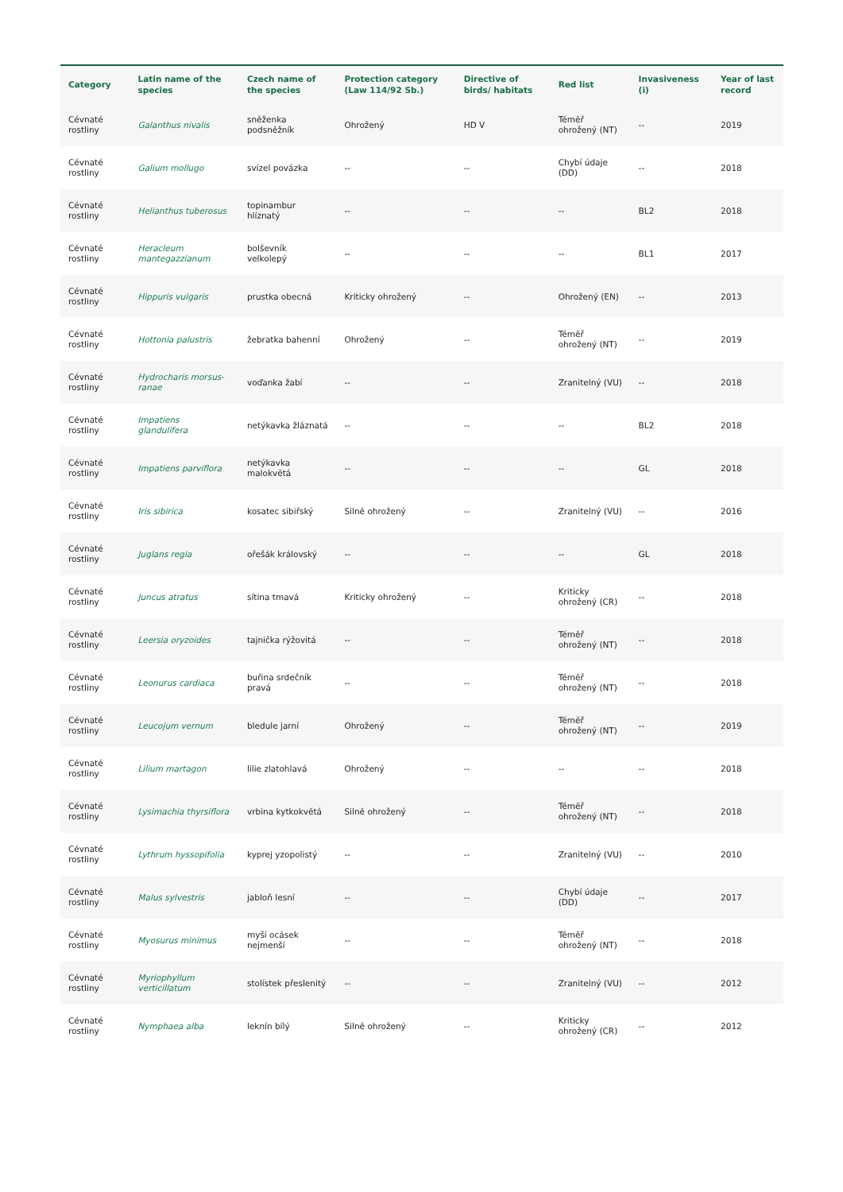| Category | Latin name of the species | Czech name of the species | Protection category (Law 114/92 Sb.) | Directive of birds/ habitats | Red list | Invasiveness (i) | Year of last record |
| --- | --- | --- | --- | --- | --- | --- | --- |
| Cévnaté rostliny | Galanthus nivalis | sněženka podsněžník | Ohrožený | HD V | Téměř ohrožený (NT) | -- | 2019 |
| Cévnaté rostliny | Galium mollugo | svízel povázka | -- | -- | Chybí údaje (DD) | -- | 2018 |
| Cévnaté rostliny | Helianthus tuberosus | topinambur hlíznatý | -- | -- | -- | BL2 | 2018 |
| Cévnaté rostliny | Heracleum mantegazzianum | bolševník velkolepý | -- | -- | -- | BL1 | 2017 |
| Cévnaté rostliny | Hippuris vulgaris | prustka obecná | Kriticky ohrožený | -- | Ohrožený (EN) | -- | 2013 |
| Cévnaté rostliny | Hottonia palustris | žebratka bahenní | Ohrožený | -- | Téměř ohrožený (NT) | -- | 2019 |
| Cévnaté rostliny | Hydrocharis morsus-ranae | voďanka žabí | -- | -- | Zranitelný (VU) | -- | 2018 |
| Cévnaté rostliny | Impatiens glandulifera | netýkavka žláznatá | -- | -- | -- | BL2 | 2018 |
| Cévnaté rostliny | Impatiens parviflora | netýkavka malokvětá | -- | -- | -- | GL | 2018 |
| Cévnaté rostliny | Iris sibirica | kosatec sibiřský | Silně ohrožený | -- | Zranitelný (VU) | -- | 2016 |
| Cévnaté rostliny | Juglans regia | ořešák královský | -- | -- | -- | GL | 2018 |
| Cévnaté rostliny | Juncus atratus | sítina tmavá | Kriticky ohrožený | -- | Kriticky ohrožený (CR) | -- | 2018 |
| Cévnaté rostliny | Leersia oryzoides | tajnička rýžovitá | -- | -- | Téměř ohrožený (NT) | -- | 2018 |
| Cévnaté rostliny | Leonurus cardiaca | buřina srdečník pravá | -- | -- | Téměř ohrožený (NT) | -- | 2018 |
| Cévnaté rostliny | Leucojum vernum | bledule jarní | Ohrožený | -- | Téměř ohrožený (NT) | -- | 2019 |
| Cévnaté rostliny | Lilium martagon | lilie zlatohlavá | Ohrožený | -- | -- | -- | 2018 |
| Cévnaté rostliny | Lysimachia thyrsiflora | vrbina kytkokvětá | Silně ohrožený | -- | Téměř ohrožený (NT) | -- | 2018 |
| Cévnaté rostliny | Lythrum hyssopifolia | kyprej yzopolistý | -- | -- | Zranitelný (VU) | -- | 2010 |
| Cévnaté rostliny | Malus sylvestris | jabloň lesní | -- | -- | Chybí údaje (DD) | -- | 2017 |
| Cévnaté rostliny | Myosurus minimus | myší ocásek nejmenší | -- | -- | Téměř ohrožený (NT) | -- | 2018 |
| Cévnaté rostliny | Myriophyllum verticillatum | stolístek přeslenitý | -- | -- | Zranitelný (VU) | -- | 2012 |
| Cévnaté rostliny | Nymphaea alba | leknín bílý | Silně ohrožený | -- | Kriticky ohrožený (CR) | -- | 2012 |